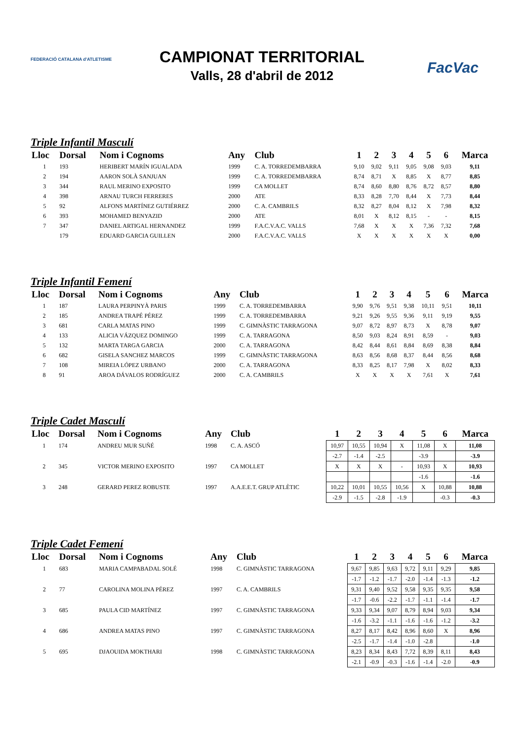FEDERACIÓ CATALANA d'ATLETISME FacVac
CAMPIONAT TERRITORIAL
Valls, 28 d'abril de 2012
Triple Infantil Masculí
| Lloc | Dorsal | Nom i Cognoms | Any | Club | 1 | 2 | 3 | 4 | 5 | 6 | Marca |
| --- | --- | --- | --- | --- | --- | --- | --- | --- | --- | --- | --- |
| 1 | 193 | HERIBERT MARÍN IGUALADA | 1999 | C. A. TORREDEMBARRA | 9,10 | 9,02 | 9,11 | 9,05 | 9,08 | 9,03 | 9,11 |
| 2 | 194 | AARON SOLÀ SANJUAN | 1999 | C. A. TORREDEMBARRA | 8,74 | 8,71 | X | 8,85 | X | 8,77 | 8,85 |
| 3 | 344 | RAUL MERINO EXPOSITO | 1999 | CA MOLLET | 8,74 | 8,60 | 8,80 | 8,76 | 8,72 | 8,57 | 8,80 |
| 4 | 398 | ARNAU TURCH FERRERES | 2000 | ATE | 8,33 | 8,28 | 7,70 | 8,44 | X | 7,73 | 8,44 |
| 5 | 92 | ALFONS MARTÍNEZ GUTIÉRREZ | 2000 | C. A. CAMBRILS | 8,32 | 8,27 | 8,04 | 8,12 | X | 7,98 | 8,32 |
| 6 | 393 | MOHAMED BENYAZID | 2000 | ATE | 8,01 | X | 8,12 | 8,15 | - | - | 8,15 |
| 7 | 347 | DANIEL ARTIGAL HERNANDEZ | 1999 | F.A.C.V.A.C. VALLS | 7,68 | X | X | X | 7,36 | 7,32 | 7,68 |
| | 179 | EDUARD GARCIA GUILLEN | 2000 | F.A.C.V.A.C. VALLS | X | X | X | X | X | X | 0,00 |
Triple Infantil Femení
| Lloc | Dorsal | Nom i Cognoms | Any | Club | 1 | 2 | 3 | 4 | 5 | 6 | Marca |
| --- | --- | --- | --- | --- | --- | --- | --- | --- | --- | --- | --- |
| 1 | 187 | LAURA PERPINYÀ PARIS | 1999 | C. A. TORREDEMBARRA | 9,90 | 9,76 | 9,51 | 9,38 | 10,11 | 9,51 | 10,11 |
| 2 | 185 | ANDREA TRAPÉ PÉREZ | 1999 | C. A. TORREDEMBARRA | 9,21 | 9,26 | 9,55 | 9,36 | 9,11 | 9,19 | 9,55 |
| 3 | 681 | CARLA MATAS PINO | 1999 | C. GIMNÀSTIC TARRAGONA | 9,07 | 8,72 | 8,97 | 8,73 | X | 8,78 | 9,07 |
| 4 | 133 | ALICIA VÁZQUEZ DOMINGO | 1999 | C. A. TARRAGONA | 8,50 | 9,03 | 8,24 | 8,91 | 8,59 | - | 9,03 |
| 5 | 132 | MARTA TARGA GARCIA | 2000 | C. A. TARRAGONA | 8,42 | 8,44 | 8,61 | 8,84 | 8,69 | 8,38 | 8,84 |
| 6 | 682 | GISELA SANCHEZ MARCOS | 1999 | C. GIMNÀSTIC TARRAGONA | 8,63 | 8,56 | 8,68 | 8,37 | 8,44 | 8,56 | 8,68 |
| 7 | 108 | MIREIA LÓPEZ URBANO | 2000 | C. A. TARRAGONA | 8,33 | 8,25 | 8,17 | 7,98 | X | 8,02 | 8,33 |
| 8 | 91 | AROA DÁVALOS RODRÍGUEZ | 2000 | C. A. CAMBRILS | X | X | X | X | 7,61 | X | 7,61 |
Triple Cadet Masculí
| Lloc | Dorsal | Nom i Cognoms | Any | Club | 1 | 2 | 3 | 4 | 5 | 6 | Marca |
| --- | --- | --- | --- | --- | --- | --- | --- | --- | --- | --- | --- |
| 1 | 174 | ANDREU MUR SUÑÉ | 1998 | C. A. ASCÓ | 10,97 | 10,55 | 10,94 | X | 11,08 | X | 11,08 |
| | | | | | -2.7 | -1.4 | -2.5 | | -3.9 | | -3.9 |
| 2 | 345 | VICTOR MERINO EXPOSITO | 1997 | CA MOLLET | X | X | X | - | 10,93 | X | 10,93 |
| | | | | | | | | | -1.6 | | -1.6 |
| 3 | 248 | GERARD PEREZ ROBUSTE | 1997 | A.A.E.E.T. GRUP ATLÈTIC | 10,22 | 10,01 | 10,55 | 10,56 | X | 10,88 | 10,88 |
| | | | | | -2.9 | -1.5 | -2.8 | -1.9 | | -0.3 | -0.3 |
Triple Cadet Femení
| Lloc | Dorsal | Nom i Cognoms | Any | Club | 1 | 2 | 3 | 4 | 5 | 6 | Marca |
| --- | --- | --- | --- | --- | --- | --- | --- | --- | --- | --- | --- |
| 1 | 683 | MARIA CAMPABADAL SOLÉ | 1998 | C. GIMNÀSTIC TARRAGONA | 9,67 | 9,85 | 9,63 | 9,72 | 9,11 | 9,29 | 9,85 |
| | | | | | -1.7 | -1.2 | -1.7 | -2.0 | -1.4 | -1.3 | -1.2 |
| 2 | 77 | CAROLINA MOLINA PÉREZ | 1997 | C. A. CAMBRILS | 9,31 | 9,40 | 9,52 | 9,58 | 9,35 | 9,35 | 9,58 |
| | | | | | -1.7 | -0.6 | -2.2 | -1.7 | -1.1 | -1.4 | -1.7 |
| 3 | 685 | PAULA CID MARTÍNEZ | 1997 | C. GIMNÀSTIC TARRAGONA | 9,33 | 9,34 | 9,07 | 8,79 | 8,94 | 9,03 | 9,34 |
| | | | | | -1.6 | -3.2 | -1.1 | -1.6 | -1.6 | -1.2 | -3.2 |
| 4 | 686 | ANDREA MATAS PINO | 1997 | C. GIMNÀSTIC TARRAGONA | 8,27 | 8,17 | 8,42 | 8,96 | 8,60 | X | 8,96 |
| | | | | | -2.5 | -1.7 | -1.4 | -1.0 | -2.8 | | -1.0 |
| 5 | 695 | DJAOUIDA MOKTHARI | 1998 | C. GIMNÀSTIC TARRAGONA | 8,23 | 8,34 | 8,43 | 7,72 | 8,39 | 8,11 | 8,43 |
| | | | | | -2.1 | -0.9 | -0.3 | -1.6 | -1.4 | -2.0 | -0.9 |